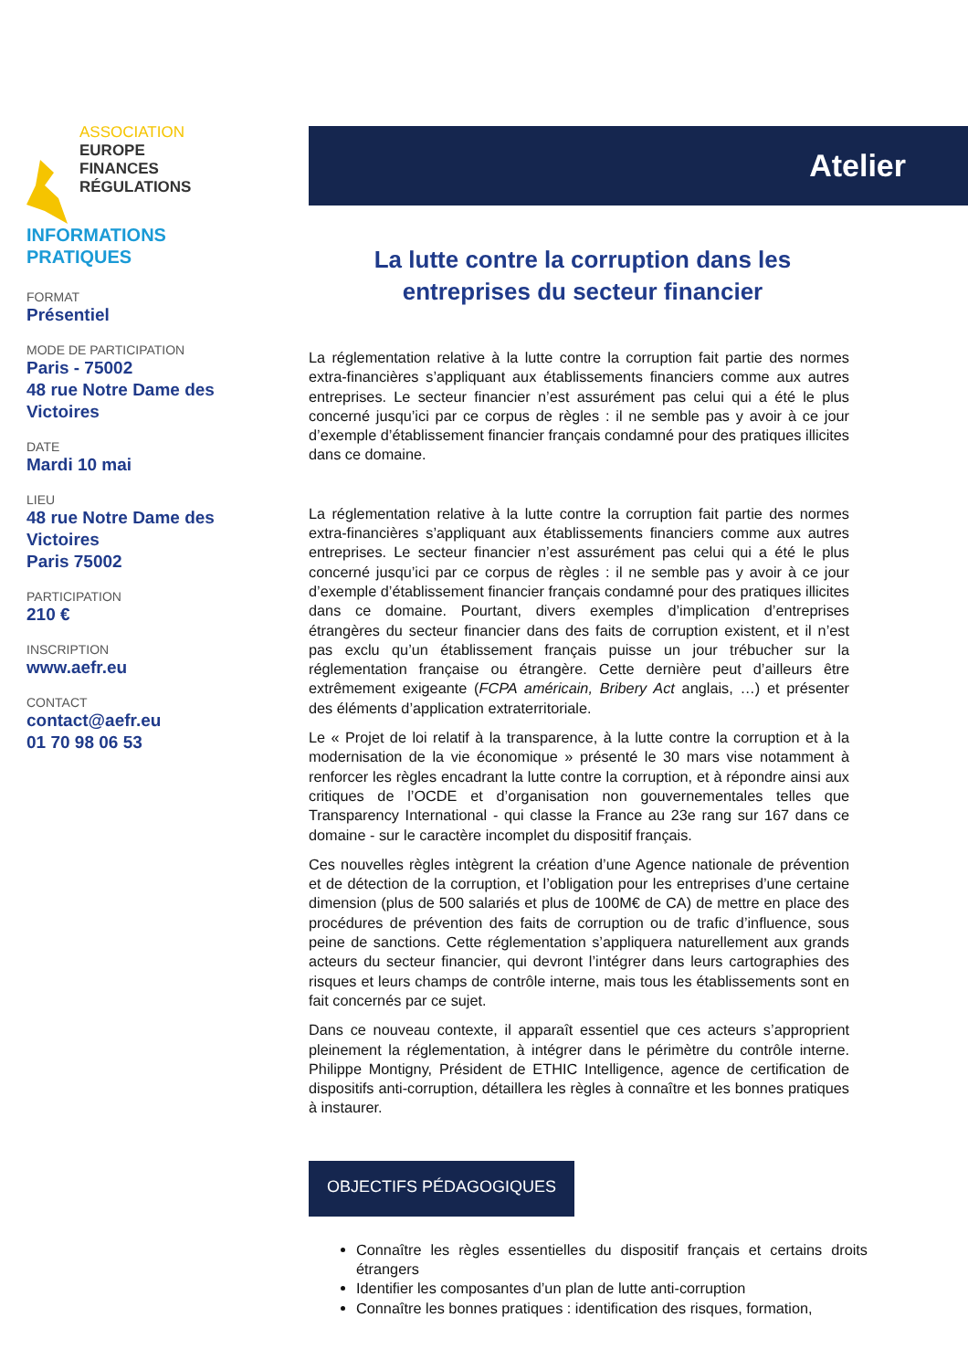ASSOCIATION
EUROPE
FINANCES
RÉGULATIONS
INFORMATIONS
PRATIQUES
FORMAT
Présentiel
MODE DE PARTICIPATION
Paris - 75002
48 rue Notre Dame des Victoires
DATE
Mardi 10 mai
LIEU
48 rue Notre Dame des Victoires
Paris 75002
PARTICIPATION
210 €
INSCRIPTION
www.aefr.eu
CONTACT
contact@aefr.eu
01 70 98 06 53
Atelier
La lutte contre la corruption dans les entreprises du secteur financier
La réglementation relative à la lutte contre la corruption fait partie des normes extra-financières s’appliquant aux établissements financiers comme aux autres entreprises. Le secteur financier n’est assurément pas celui qui a été le plus concerné jusqu’ici par ce corpus de règles : il ne semble pas y avoir à ce jour d’exemple d’établissement financier français condamné pour des pratiques illicites dans ce domaine.
La réglementation relative à la lutte contre la corruption fait partie des normes extra-financières s’appliquant aux établissements financiers comme aux autres entreprises. Le secteur financier n’est assurément pas celui qui a été le plus concerné jusqu’ici par ce corpus de règles : il ne semble pas y avoir à ce jour d’exemple d’établissement financier français condamné pour des pratiques illicites dans ce domaine. Pourtant, divers exemples d’implication d’entreprises étrangères du secteur financier dans des faits de corruption existent, et il n’est pas exclu qu’un établissement français puisse un jour trébucher sur la réglementation française ou étrangère. Cette dernière peut d’ailleurs être extrêmement exigeante (FCPA américain, Bribery Act anglais, …) et présenter des éléments d’application extraterritoriale.
Le « Projet de loi relatif à la transparence, à la lutte contre la corruption et à la modernisation de la vie économique » présenté le 30 mars vise notamment à renforcer les règles encadrant la lutte contre la corruption, et à répondre ainsi aux critiques de l’OCDE et d’organisation non gouvernementales telles que Transparency International - qui classe la France au 23e rang sur 167 dans ce domaine - sur le caractère incomplet du dispositif français.
Ces nouvelles règles intègrent la création d’une Agence nationale de prévention et de détection de la corruption, et l’obligation pour les entreprises d’une certaine dimension (plus de 500 salariés et plus de 100M€ de CA) de mettre en place des procédures de prévention des faits de corruption ou de trafic d’influence, sous peine de sanctions. Cette réglementation s’appliquera naturellement aux grands acteurs du secteur financier, qui devront l’intégrer dans leurs cartographies des risques et leurs champs de contrôle interne, mais tous les établissements sont en fait concernés par ce sujet.
Dans ce nouveau contexte, il apparaît essentiel que ces acteurs s’approprient pleinement la réglementation, à intégrer dans le périmètre du contrôle interne. Philippe Montigny, Président de ETHIC Intelligence, agence de certification de dispositifs anti-corruption, détaillera les règles à connaître et les bonnes pratiques à instaurer.
OBJECTIFS PÉDAGOGIQUES
Connaître les règles essentielles du dispositif français et certains droits étrangers
Identifier les composantes d’un plan de lutte anti-corruption
Connaître les bonnes pratiques : identification des risques, formation,